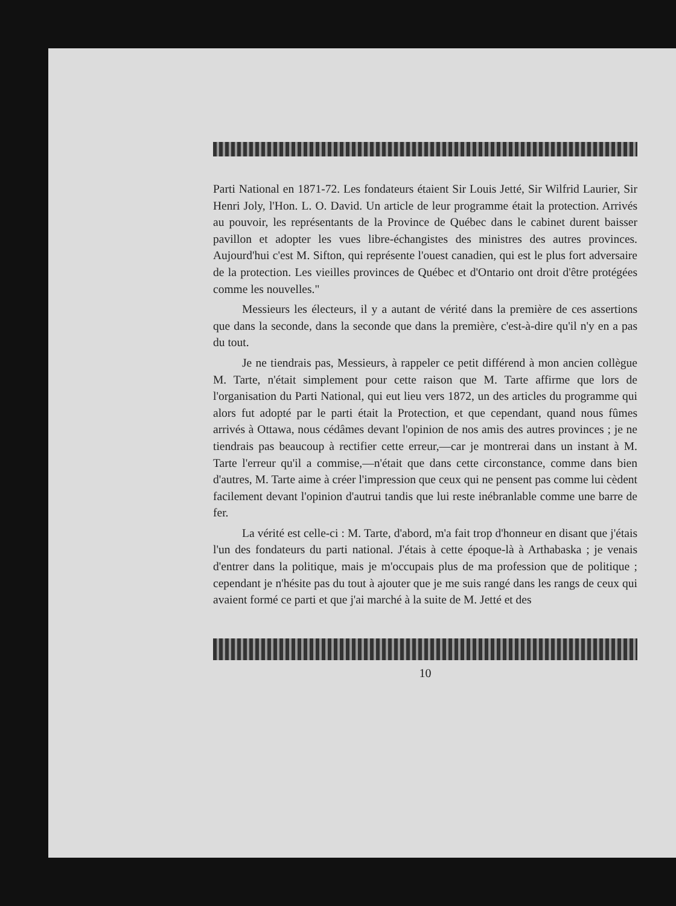Parti National en 1871-72. Les fondateurs étaient Sir Louis Jetté, Sir Wilfrid Laurier, Sir Henri Joly, l'Hon. L. O. David. Un article de leur programme était la protection. Arrivés au pouvoir, les représentants de la Province de Québec dans le cabinet durent baisser pavillon et adopter les vues libre-échangistes des ministres des autres provinces. Aujourd'hui c'est M. Sifton, qui représente l'ouest canadien, qui est le plus fort adversaire de la protection. Les vieilles provinces de Québec et d'Ontario ont droit d'être protégées comme les nouvelles."
Messieurs les électeurs, il y a autant de vérité dans la première de ces assertions que dans la seconde, dans la seconde que dans la première, c'est-à-dire qu'il n'y en a pas du tout.
Je ne tiendrais pas, Messieurs, à rappeler ce petit différend à mon ancien collègue M. Tarte, n'était simplement pour cette raison que M. Tarte affirme que lors de l'organisation du Parti National, qui eut lieu vers 1872, un des articles du programme qui alors fut adopté par le parti était la Protection, et que cependant, quand nous fûmes arrivés à Ottawa, nous cédâmes devant l'opinion de nos amis des autres provinces ; je ne tiendrais pas beaucoup à rectifier cette erreur,—car je montrerai dans un instant à M. Tarte l'erreur qu'il a commise,—n'était que dans cette circonstance, comme dans bien d'autres, M. Tarte aime à créer l'impression que ceux qui ne pensent pas comme lui cèdent facilement devant l'opinion d'autrui tandis que lui reste inébranlable comme une barre de fer.
La vérité est celle-ci : M. Tarte, d'abord, m'a fait trop d'honneur en disant que j'étais l'un des fondateurs du parti national. J'étais à cette époque-là à Arthabaska ; je venais d'entrer dans la politique, mais je m'occupais plus de ma profession que de politique ; cependant je n'hésite pas du tout à ajouter que je me suis rangé dans les rangs de ceux qui avaient formé ce parti et que j'ai marché à la suite de M. Jetté et des
10